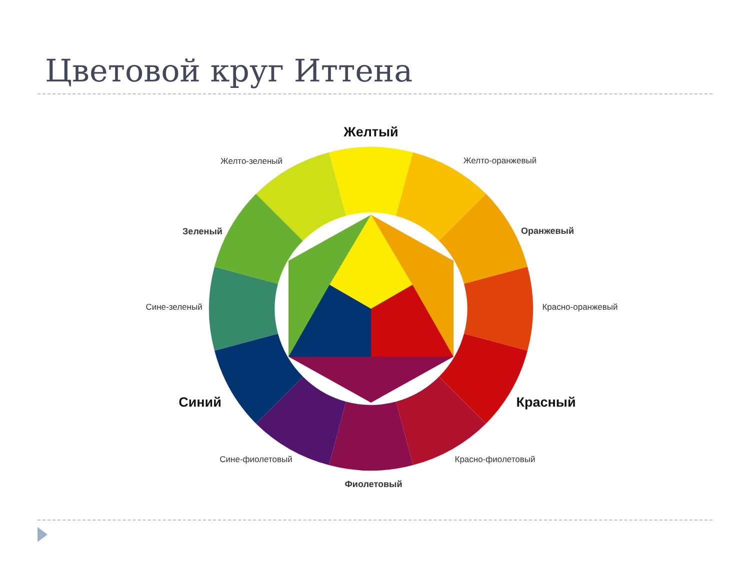Цветовой круг Иттена
Желтый
Желто-зеленый
Желто-оранжевый
Зеленый
Оранжевый
Сине-зеленый
Красно-оранжевый
Синий
Красный
Сине-фиолетовый
Красно-фиолетовый
Фиолетовый